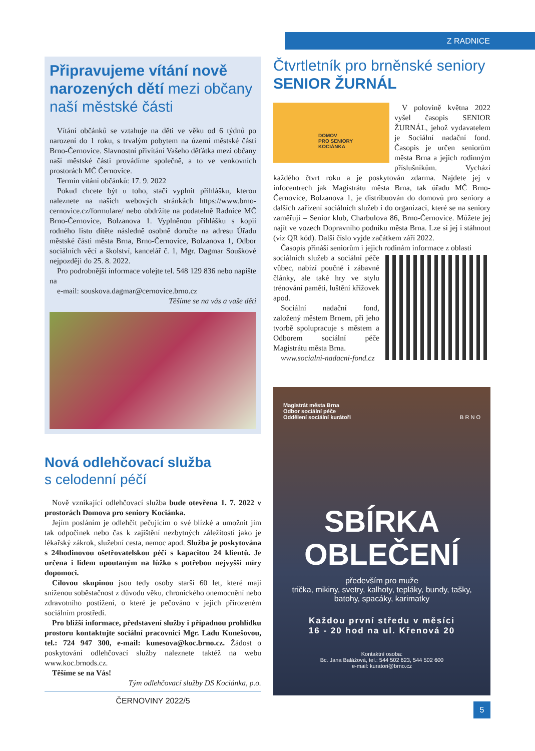Z RADNICE
Připravujeme vítání nově narozených dětí mezi občany naší městské části
Vítání občánků se vztahuje na děti ve věku od 6 týdnů po narození do 1 roku, s trvalým pobytem na území městské části Brno-Černovice. Slavnostní přivítání Vašeho děťátka mezi občany naší městské části provádíme společně, a to ve venkovních prostorách MČ Černovice.
Termín vítání občánků: 17. 9. 2022
Pokud chcete být u toho, stačí vyplnit přihlášku, kterou naleznete na našich webových stránkách https://www.brno-cernovice.cz/formulare/ nebo obdržíte na podatelně Radnice MČ Brno-Černovice, Bolzanova 1. Vyplněnou přihlášku s kopií rodného listu dítěte následně osobně doručte na adresu Úřadu městské části města Brna, Brno-Černovice, Bolzanova 1, Odbor sociálních věcí a školství, kancelář č. 1, Mgr. Dagmar Souškové nejpozději do 25. 8. 2022.
Pro podrobnější informace volejte tel. 548 129 836 nebo napište na
e-mail: souskova.dagmar@cernovice.brno.cz
Těšíme se na vás a vaše děti
Nová odlehčovací služba
s celodenní péčí
Nově vznikající odlehčovací služba bude otevřena 1. 7. 2022 v prostorách Domova pro seniory Kociánka.
Jejím posláním je odlehčit pečujícím o své blízké a umožnit jim tak odpočinek nebo čas k zajištění nezbytných záležitostí jako je lékařský zákrok, služební cesta, nemoc apod. Služba je poskytována s 24hodinovou ošetřovatelskou péčí s kapacitou 24 klientů. Je určena i lidem upoutaným na lůžko s potřebou nejvyšší míry dopomoci.
Cílovou skupinou jsou tedy osoby starší 60 let, které mají sníženou soběstačnost z důvodu věku, chronického onemocnění nebo zdravotního postižení, o které je pečováno v jejich přirozeném sociálním prostředí.
Pro bližší informace, představení služby i případnou prohlídku prostoru kontaktujte sociální pracovnici Mgr. Ladu Kunešovou, tel.: 724 947 300, e-mail: kunesova@koc.brno.cz. Žádost o poskytování odlehčovací služby naleznete taktéž na webu www.koc.brnods.cz.
Těšíme se na Vás!
Tým odlehčovací služby DS Kociánka, p.o.
ČERNOVINY 2022/5
Čtvrtletník pro brněnské seniory
SENIOR ŽURNÁL
DOMOV
PRO SENIORY
KOCIÁNKA
V polovině května 2022 vyšel časopis SENIOR ŽURNÁL, jehož vydavatelem je Sociální nadační fond. Časopis je určen seniorům města Brna a jejich rodinným příslušníkům. Vychází každého čtvrt roku a je poskytován zdarma. Najdete jej v infocentrech jak Magistrátu města Brna, tak úřadu MČ Brno-Černovice, Bolzanova 1, je distribuován do domovů pro seniory a dalších zařízení sociálních služeb i do organizací, které se na seniory zaměřují – Senior klub, Charbulova 86, Brno-Černovice. Můžete jej najít ve vozech Dopravního podniku města Brna. Lze si jej i stáhnout (viz QR kód). Další číslo vyjde začátkem září 2022.
Časopis přináší seniorům i jejich rodinám informace z oblasti
sociálních služeb a sociální péče vůbec, nabízí poučné i zábavné články, ale také hry ve stylu trénování paměti, luštění křížovek apod.
Sociální nadační fond, založený městem Brnem, při jeho tvorbě spolupracuje s městem a Odborem sociální péče Magistrátu města Brna.
www.socialni-nadacni-fond.cz
Magistrát města Brna
Odbor sociální péče
Oddělení sociální kurátoři B R N O
SBÍRKA
OBLEČENÍ
především pro muže
trička, mikiny, svetry, kalhoty, tepláky, bundy, tašky, batohy, spacáky, karimatky
Každou první středu v měsíci
16 - 20 hod na ul. Křenová 20
Kontaktní osoba:
Bc. Jana Balážová, tel.: 544 502 623, 544 502 600
e-mail: kuratori@brno.cz
5